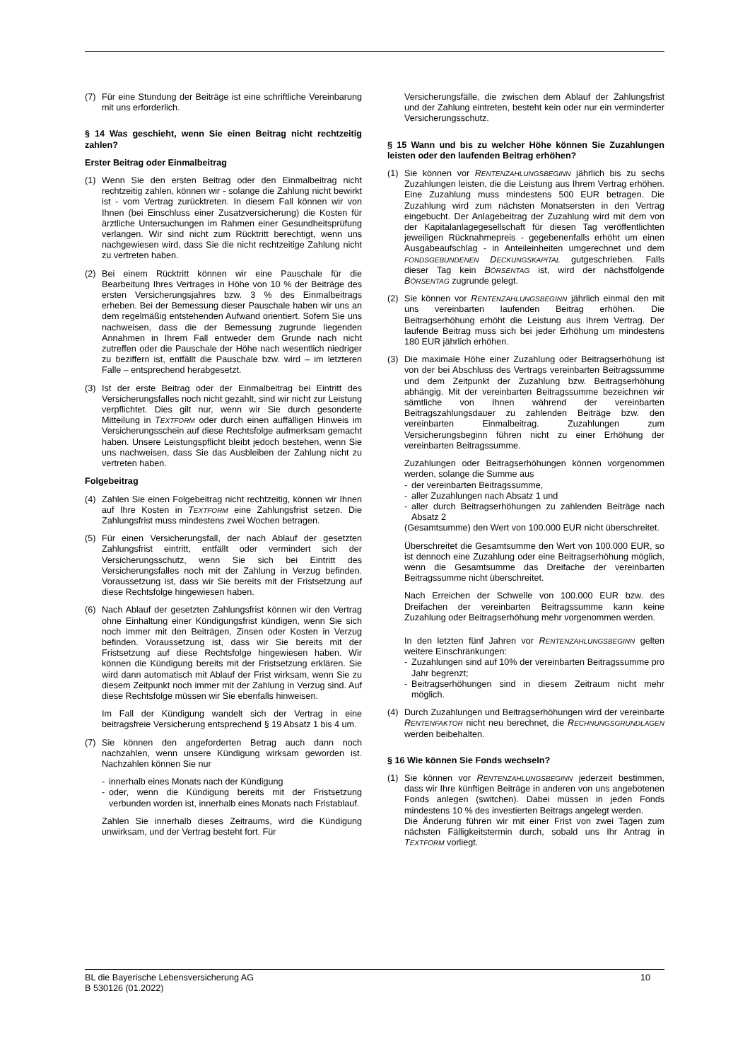(7) Für eine Stundung der Beiträge ist eine schriftliche Vereinbarung mit uns erforderlich.
§ 14 Was geschieht, wenn Sie einen Beitrag nicht rechtzeitig zahlen?
Erster Beitrag oder Einmalbeitrag
(1) Wenn Sie den ersten Beitrag oder den Einmalbeitrag nicht rechtzeitig zahlen, können wir - solange die Zahlung nicht bewirkt ist - vom Vertrag zurücktreten. In diesem Fall können wir von Ihnen (bei Einschluss einer Zusatzversicherung) die Kosten für ärztliche Untersuchungen im Rahmen einer Gesundheitsprüfung verlangen. Wir sind nicht zum Rücktritt berechtigt, wenn uns nachgewiesen wird, dass Sie die nicht rechtzeitige Zahlung nicht zu vertreten haben.
(2) Bei einem Rücktritt können wir eine Pauschale für die Bearbeitung Ihres Vertrages in Höhe von 10 % der Beiträge des ersten Versicherungsjahres bzw. 3 % des Einmalbeitrags erheben. Bei der Bemessung dieser Pauschale haben wir uns an dem regelmäßig entstehenden Aufwand orientiert. Sofern Sie uns nachweisen, dass die der Bemessung zugrunde liegenden Annahmen in Ihrem Fall entweder dem Grunde nach nicht zutreffen oder die Pauschale der Höhe nach wesentlich niedriger zu beziffern ist, entfällt die Pauschale bzw. wird – im letzteren Falle – entsprechend herabgesetzt.
(3) Ist der erste Beitrag oder der Einmalbeitrag bei Eintritt des Versicherungsfalles noch nicht gezahlt, sind wir nicht zur Leistung verpflichtet. Dies gilt nur, wenn wir Sie durch gesonderte Mitteilung in TEXTFORM oder durch einen auffälligen Hinweis im Versicherungsschein auf diese Rechtsfolge aufmerksam gemacht haben. Unsere Leistungspflicht bleibt jedoch bestehen, wenn Sie uns nachweisen, dass Sie das Ausbleiben der Zahlung nicht zu vertreten haben.
Folgebeitrag
(4) Zahlen Sie einen Folgebeitrag nicht rechtzeitig, können wir Ihnen auf Ihre Kosten in TEXTFORM eine Zahlungsfrist setzen. Die Zahlungsfrist muss mindestens zwei Wochen betragen.
(5) Für einen Versicherungsfall, der nach Ablauf der gesetzten Zahlungsfrist eintritt, entfällt oder vermindert sich der Versicherungsschutz, wenn Sie sich bei Eintritt des Versicherungsfalles noch mit der Zahlung in Verzug befinden. Voraussetzung ist, dass wir Sie bereits mit der Fristsetzung auf diese Rechtsfolge hingewiesen haben.
(6) Nach Ablauf der gesetzten Zahlungsfrist können wir den Vertrag ohne Einhaltung einer Kündigungsfrist kündigen, wenn Sie sich noch immer mit den Beiträgen, Zinsen oder Kosten in Verzug befinden. Voraussetzung ist, dass wir Sie bereits mit der Fristsetzung auf diese Rechtsfolge hingewiesen haben. Wir können die Kündigung bereits mit der Fristsetzung erklären. Sie wird dann automatisch mit Ablauf der Frist wirksam, wenn Sie zu diesem Zeitpunkt noch immer mit der Zahlung in Verzug sind. Auf diese Rechtsfolge müssen wir Sie ebenfalls hinweisen.
Im Fall der Kündigung wandelt sich der Vertrag in eine beitragsfreie Versicherung entsprechend § 19 Absatz 1 bis 4 um.
(7) Sie können den angeforderten Betrag auch dann noch nachzahlen, wenn unsere Kündigung wirksam geworden ist. Nachzahlen können Sie nur
- innerhalb eines Monats nach der Kündigung
- oder, wenn die Kündigung bereits mit der Fristsetzung verbunden worden ist, innerhalb eines Monats nach Fristablauf.
Zahlen Sie innerhalb dieses Zeitraums, wird die Kündigung unwirksam, und der Vertrag besteht fort. Für
Versicherungsfälle, die zwischen dem Ablauf der Zahlungsfrist und der Zahlung eintreten, besteht kein oder nur ein verminderter Versicherungsschutz.
§ 15 Wann und bis zu welcher Höhe können Sie Zuzahlungen leisten oder den laufenden Beitrag erhöhen?
(1) Sie können vor RENTENZAHLUNGSBEGINN jährlich bis zu sechs Zuzahlungen leisten, die die Leistung aus Ihrem Vertrag erhöhen. Eine Zuzahlung muss mindestens 500 EUR betragen. Die Zuzahlung wird zum nächsten Monatsersten in den Vertrag eingebucht. Der Anlagebeitrag der Zuzahlung wird mit dem von der Kapitalanlagegesellschaft für diesen Tag veröffentlichten jeweiligen Rücknahmepreis - gegebenenfalls erhöht um einen Ausgabeaufschlag - in Anteileinheiten umgerechnet und dem FONDSGEBUNDENEN DECKUNGSKAPITAL gutgeschrieben. Falls dieser Tag kein BÖRSENTAG ist, wird der nächstfolgende BÖRSENTAG zugrunde gelegt.
(2) Sie können vor RENTENZAHLUNGSBEGINN jährlich einmal den mit uns vereinbarten laufenden Beitrag erhöhen. Die Beitragserhöhung erhöht die Leistung aus Ihrem Vertrag. Der laufende Beitrag muss sich bei jeder Erhöhung um mindestens 180 EUR jährlich erhöhen.
(3) Die maximale Höhe einer Zuzahlung oder Beitragserhöhung ist von der bei Abschluss des Vertrags vereinbarten Beitragssumme und dem Zeitpunkt der Zuzahlung bzw. Beitragserhöhung abhängig. Mit der vereinbarten Beitragssumme bezeichnen wir sämtliche von Ihnen während der vereinbarten Beitragszahlungsdauer zu zahlenden Beiträge bzw. den vereinbarten Einmalbeitrag. Zuzahlungen zum Versicherungsbeginn führen nicht zu einer Erhöhung der vereinbarten Beitragssumme.
Zuzahlungen oder Beitragserhöhungen können vorgenommen werden, solange die Summe aus
- der vereinbarten Beitragssumme,
- aller Zuzahlungen nach Absatz 1 und
- aller durch Beitragserhöhungen zu zahlenden Beiträge nach Absatz 2
(Gesamtsumme) den Wert von 100.000 EUR nicht überschreitet.
Überschreitet die Gesamtsumme den Wert von 100.000 EUR, so ist dennoch eine Zuzahlung oder eine Beitragserhöhung möglich, wenn die Gesamtsumme das Dreifache der vereinbarten Beitragssumme nicht überschreitet.
Nach Erreichen der Schwelle von 100.000 EUR bzw. des Dreifachen der vereinbarten Beitragssumme kann keine Zuzahlung oder Beitragserhöhung mehr vorgenommen werden.
In den letzten fünf Jahren vor RENTENZAHLUNGSBEGINN gelten weitere Einschränkungen:
- Zuzahlungen sind auf 10% der vereinbarten Beitragssumme pro Jahr begrenzt;
- Beitragserhöhungen sind in diesem Zeitraum nicht mehr möglich.
(4) Durch Zuzahlungen und Beitragserhöhungen wird der vereinbarte RENTENFAKTOR nicht neu berechnet, die RECHNUNGSGRUNDLAGEN werden beibehalten.
§ 16 Wie können Sie Fonds wechseln?
(1) Sie können vor RENTENZAHLUNGSBEGINN jederzeit bestimmen, dass wir Ihre künftigen Beiträge in anderen von uns angebotenen Fonds anlegen (switchen). Dabei müssen in jeden Fonds mindestens 10 % des investierten Beitrags angelegt werden.
Die Änderung führen wir mit einer Frist von zwei Tagen zum nächsten Fälligkeitstermin durch, sobald uns Ihr Antrag in TEXTFORM vorliegt.
BL die Bayerische Lebensversicherung AG
B 530126 (01.2022)
10